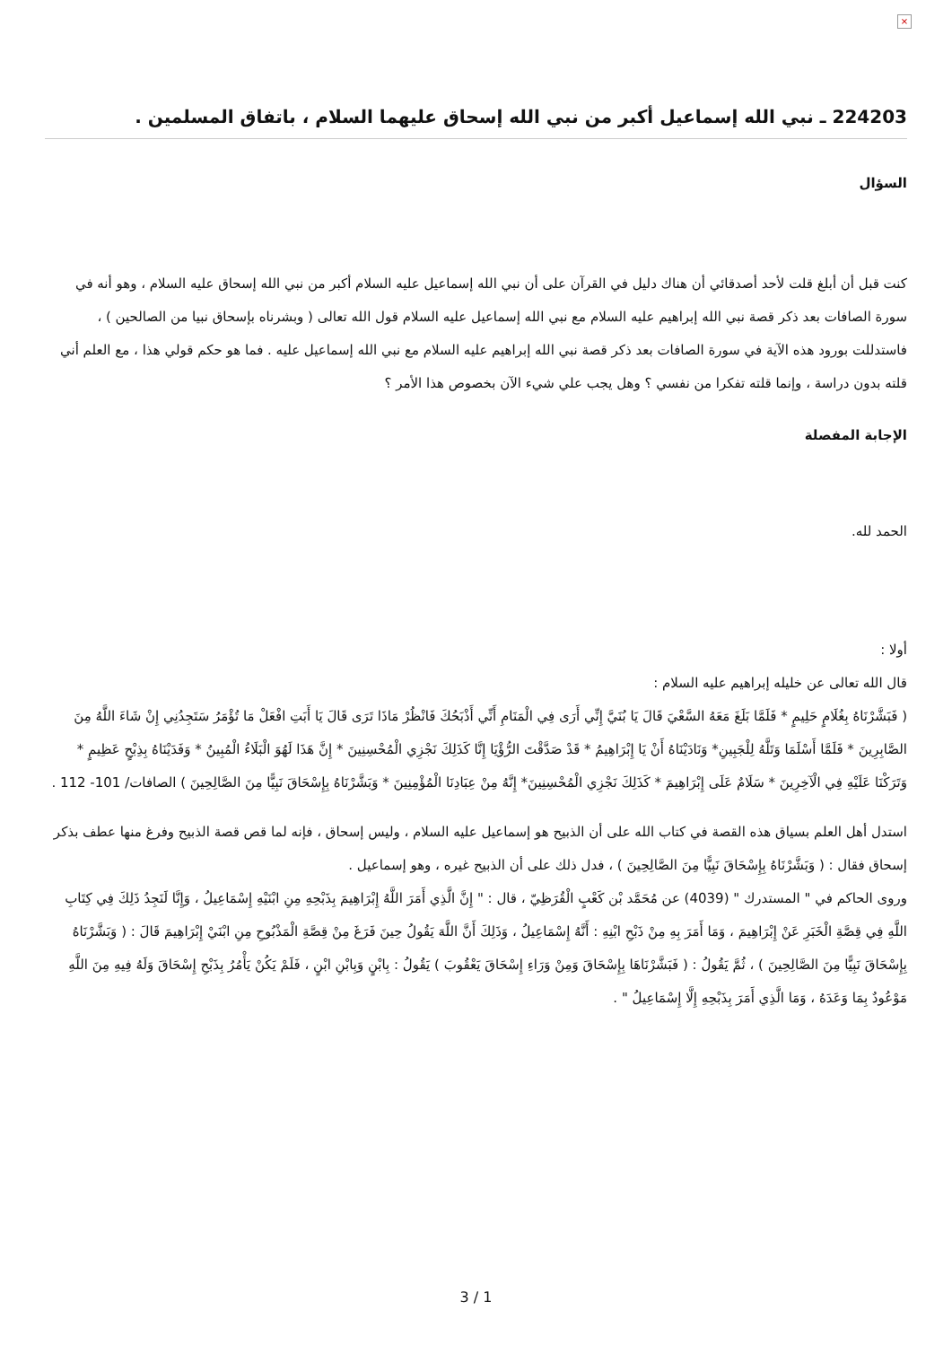×
224203 ـ نبي الله إسماعيل أكبر من نبي الله إسحاق عليهما السلام ، باتفاق المسلمين .
السؤال
كنت قبل أن أبلغ قلت لأحد أصدقائي أن هناك دليل في القرآن على أن نبي الله إسماعيل عليه السلام أكبر من نبي الله إسحاق عليه السلام ، وهو أنه في سورة الصافات بعد ذكر قصة نبي الله إبراهيم عليه السلام مع نبي الله إسماعيل عليه السلام قول الله تعالى ( وبشرناه بإسحاق نبيا من الصالحين ) ، فاستدللت بورود هذه الآية في سورة الصافات بعد ذكر قصة نبي الله إبراهيم عليه السلام مع نبي الله إسماعيل عليه . فما هو حكم قولي هذا ، مع العلم أني قلته بدون دراسة ، وإنما قلته تفكرا من نفسي ؟ وهل يجب علي شيء الآن بخصوص هذا الأمر ؟
الإجابة المفصلة
الحمد لله.
أولا :
قال الله تعالى عن خليله إبراهيم عليه السلام :
( فَبَشَّرْنَاهُ بِغُلَامٍ حَلِيمٍ * فَلَمَّا بَلَغَ مَعَهُ السَّعْيَ قَالَ يَا بُنَيَّ إِنِّي أَرَى فِي الْمَنَامِ أَنِّي أَذْبَحُكَ فَانْظُرْ مَاذَا تَرَى قَالَ يَا أَبَتِ افْعَلْ مَا تُؤْمَرُ سَتَجِدُنِي إِنْ شَاءَ اللَّهُ مِنَ الصَّابِرِينَ * فَلَمَّا أَسْلَمَا وَتَلَّهُ لِلْجَبِينِ* وَنَادَيْنَاهُ أَنْ يَا إِبْرَاهِيمُ * قَدْ صَدَّقْتَ الرُّؤْيَا إِنَّا كَذَلِكَ نَجْزِي الْمُحْسِنِينَ * إِنَّ هَذَا لَهُوَ الْبَلَاءُ الْمُبِينُ * وَفَدَيْنَاهُ بِذِبْحٍ عَظِيمٍ * وَتَرَكْنَا عَلَيْهِ فِي الْآخِرِينَ * سَلَامٌ عَلَى إِبْرَاهِيمَ * كَذَلِكَ نَجْزِي الْمُحْسِنِينَ* إِنَّهُ مِنْ عِبَادِنَا الْمُؤْمِنِينَ * وَبَشَّرْنَاهُ بِإِسْحَاقَ نَبِيًّا مِنَ الصَّالِحِينَ ) الصافات/ 101- 112 .
استدل أهل العلم بسياق هذه القصة في كتاب الله على أن الذبيح هو إسماعيل عليه السلام ، وليس إسحاق ، فإنه لما قص قصة الذبيح وفرغ منها عطف بذكر إسحاق فقال : ( وَبَشَّرْنَاهُ بِإِسْحَاقَ نَبِيًّا مِنَ الصَّالِحِينَ ) ، فدل ذلك على أن الذبيح غيره ، وهو إسماعيل .
وروى الحاكم في " المستدرك " (4039) عن مُحَمَّد بْن كَعْبٍ الْقُرَظِيّ ، قال : " إِنَّ الَّذِي أَمَرَ اللَّهُ إِبْرَاهِيمَ بِذَبْحِهِ مِنِ ابْنَيْهِ إِسْمَاعِيلُ ، وَإِنَّا لَنَجِدُ ذَلِكَ فِي كِتَابِ اللَّهِ فِي قِصَّةِ الْخَبَرِ عَنْ إِبْرَاهِيمَ ، وَمَا أَمَرَ بِهِ مِنْ ذَبْحِ ابْنِهِ : أَنَّهُ إِسْمَاعِيلُ ، وَذَلِكَ أَنَّ اللَّهَ يَقُولُ حِينَ فَرَغَ مِنْ قِصَّةِ الْمَذْبُوحِ مِنِ ابْنَيْ إِبْرَاهِيمَ قَالَ : ( وَبَشَّرْنَاهُ بِإِسْحَاقَ نَبِيًّا مِنَ الصَّالِحِينَ ) ، ثُمَّ يَقُولُ : ( فَبَشَّرْنَاهَا بِإِسْحَاقَ وَمِنْ وَرَاءِ إِسْحَاقَ يَعْقُوبَ ) يَقُولُ : بِابْنٍ وَبِابْنِ ابْنٍ ، فَلَمْ يَكُنْ يَأْمُرُ بِذَبْحِ إِسْحَاقَ وَلَهُ فِيهِ مِنَ اللَّهِ مَوْعُودٌ بِمَا وَعَدَهُ ، وَمَا الَّذِي أَمَرَ بِذَبْحِهِ إِلَّا إِسْمَاعِيلُ " .
3 / 1